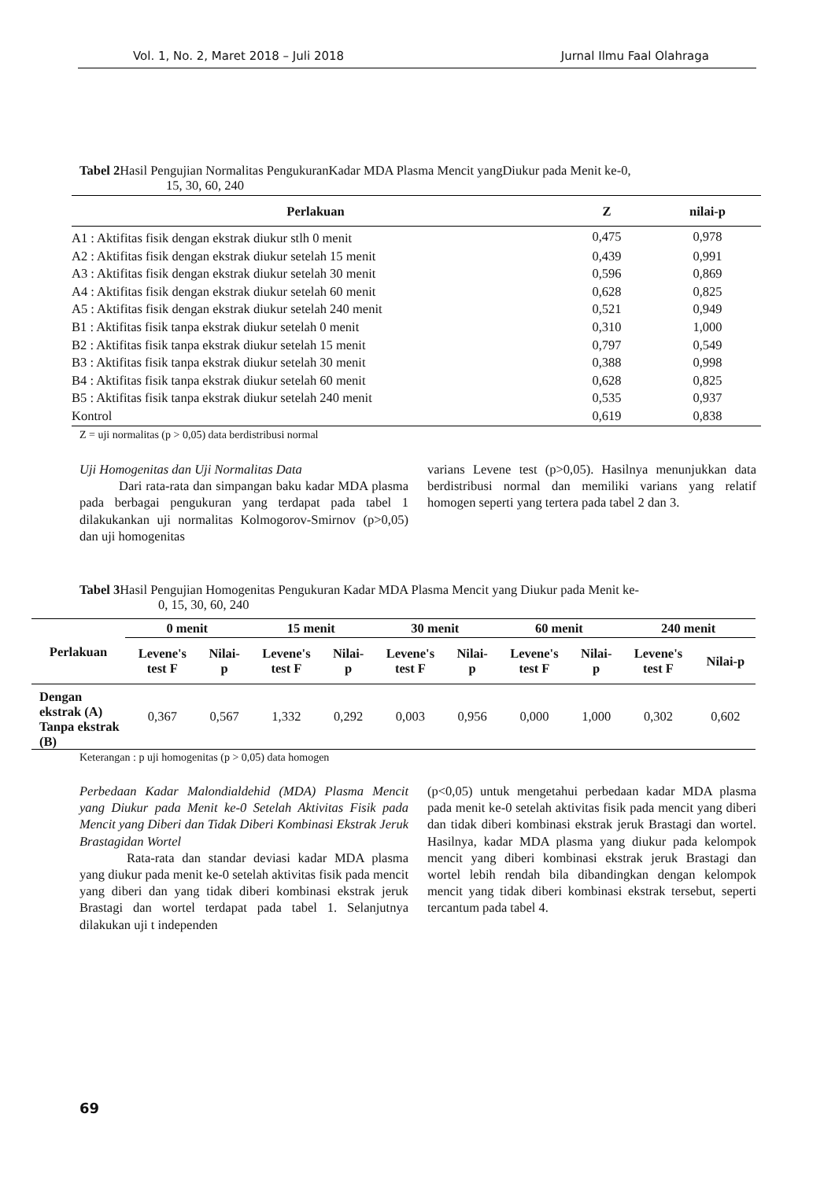Vol. 1, No. 2, Maret 2018 – Juli 2018 Jurnal Ilmu Faal Olahraga
Tabel 2 Hasil Pengujian Normalitas PengukuranKadar MDA Plasma Mencit yangDiukur pada Menit ke-0,
15, 30, 60, 240
| Perlakuan | Z | nilai-p |
| --- | --- | --- |
| A1 : Aktifitas fisik dengan ekstrak diukur stlh 0 menit | 0,475 | 0,978 |
| A2 : Aktifitas fisik dengan ekstrak diukur setelah 15 menit | 0,439 | 0,991 |
| A3 : Aktifitas fisik dengan ekstrak diukur setelah 30 menit | 0,596 | 0,869 |
| A4 : Aktifitas fisik dengan ekstrak diukur setelah 60 menit | 0,628 | 0,825 |
| A5 : Aktifitas fisik dengan ekstrak diukur setelah 240 menit | 0,521 | 0,949 |
| B1 : Aktifitas fisik tanpa ekstrak diukur setelah 0 menit | 0,310 | 1,000 |
| B2 : Aktifitas fisik tanpa ekstrak diukur setelah 15 menit | 0,797 | 0,549 |
| B3 : Aktifitas fisik tanpa ekstrak diukur setelah 30 menit | 0,388 | 0,998 |
| B4 : Aktifitas fisik tanpa ekstrak diukur setelah 60 menit | 0,628 | 0,825 |
| B5 : Aktifitas fisik tanpa ekstrak diukur setelah 240 menit | 0,535 | 0,937 |
| Kontrol | 0,619 | 0,838 |
Z = uji normalitas (p > 0,05) data berdistribusi normal
Uji Homogenitas dan Uji Normalitas Data
Dari rata-rata dan simpangan baku kadar MDA plasma pada berbagai pengukuran yang terdapat pada tabel 1 dilakukankan uji normalitas Kolmogorov-Smirnov (p>0,05) dan uji homogenitas
varians Levene test (p>0,05). Hasilnya menunjukkan data berdistribusi normal dan memiliki varians yang relatif homogen seperti yang tertera pada tabel 2 dan 3.
Tabel 3 Hasil Pengujian Homogenitas Pengukuran Kadar MDA Plasma Mencit yang Diukur pada Menit ke-
0, 15, 30, 60, 240
| Perlakuan | 0 menit | | 15 menit | | 30 menit | | 60 menit | | 240 menit | |
| --- | --- | --- | --- | --- | --- | --- | --- | --- | --- | --- |
| | Levene's test F | Nilai- p | Levene's test F | Nilai- p | Levene's test F | Nilai- p | Levene's test F | Nilai- p | Levene's test F | Nilai-p |
| Dengan ekstrak (A) Tanpa ekstrak (B) | 0,367 | 0,567 | 1,332 | 0,292 | 0,003 | 0,956 | 0,000 | 1,000 | 0,302 | 0,602 |
Keterangan : p uji homogenitas (p > 0,05) data homogen
Perbedaan Kadar Malondialdehid (MDA) Plasma Mencit yang Diukur pada Menit ke-0 Setelah Aktivitas Fisik pada Mencit yang Diberi dan Tidak Diberi Kombinasi Ekstrak Jeruk Brastagidan Wortel
Rata-rata dan standar deviasi kadar MDA plasma yang diukur pada menit ke-0 setelah aktivitas fisik pada mencit yang diberi dan yang tidak diberi kombinasi ekstrak jeruk Brastagi dan wortel terdapat pada tabel 1. Selanjutnya dilakukan uji t independen
(p<0,05) untuk mengetahui perbedaan kadar MDA plasma pada menit ke-0 setelah aktivitas fisik pada mencit yang diberi dan tidak diberi kombinasi ekstrak jeruk Brastagi dan wortel. Hasilnya, kadar MDA plasma yang diukur pada kelompok mencit yang diberi kombinasi ekstrak jeruk Brastagi dan wortel lebih rendah bila dibandingkan dengan kelompok mencit yang tidak diberi kombinasi ekstrak tersebut, seperti tercantum pada tabel 4.
69